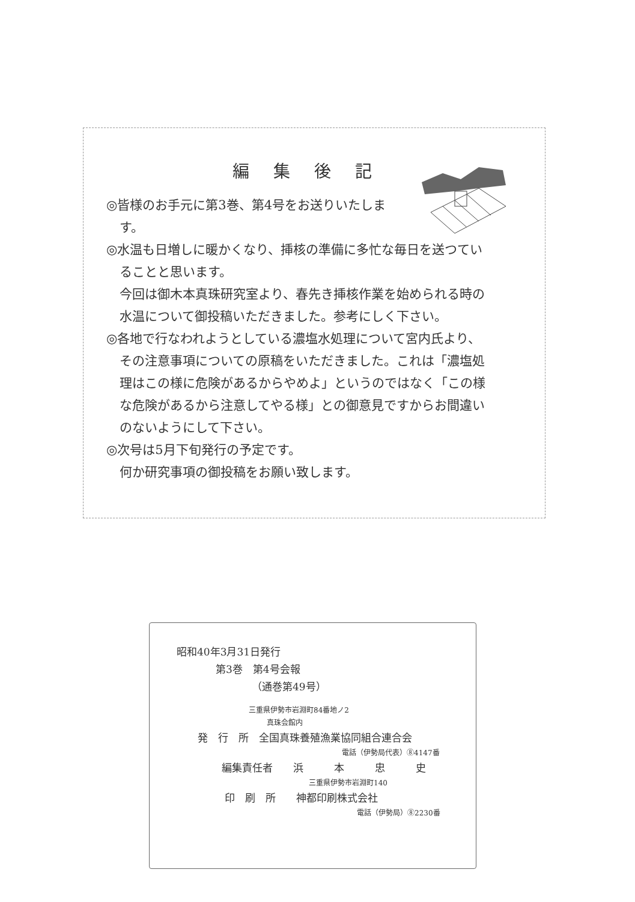編集後記
◎皆様のお手元に第3巻、第4号をお送りいたしま
す。
◎水温も日増しに暖かくなり、挿核の準備に多忙な毎日を送つてい
ることと思います。
今回は御木本真珠研究室より、春先き挿核作業を始められる時の
水温について御投稿いただきました。参考にしく下さい。
◎各地で行なわれようとしている濃塩水処理について宮内氏より、
その注意事項についての原稿をいただきました。これは「濃塩処
理はこの様に危険があるからやめよ」というのではなく「この様
な危険があるから注意してやる様」との御意見ですからお間違い
のないようにして下さい。
◎次号は5月下旬発行の予定です。
何か研究事項の御投稿をお願い致します。
昭和40年3月31日発行
第3巻　第4号会報
（通巻第49号）
三重県伊勢市岩淵町84番地ノ2
真珠会館内
発　行　所　全国真珠養殖漁業協同組合連合会
電話（伊勢局代表）⑧4147番
編集責任者　　浜　　　本　　　忠　　　史
三重県伊勢市岩淵町140
印　刷　所　　神都印刷株式会社
電話（伊勢局）⑧2230番